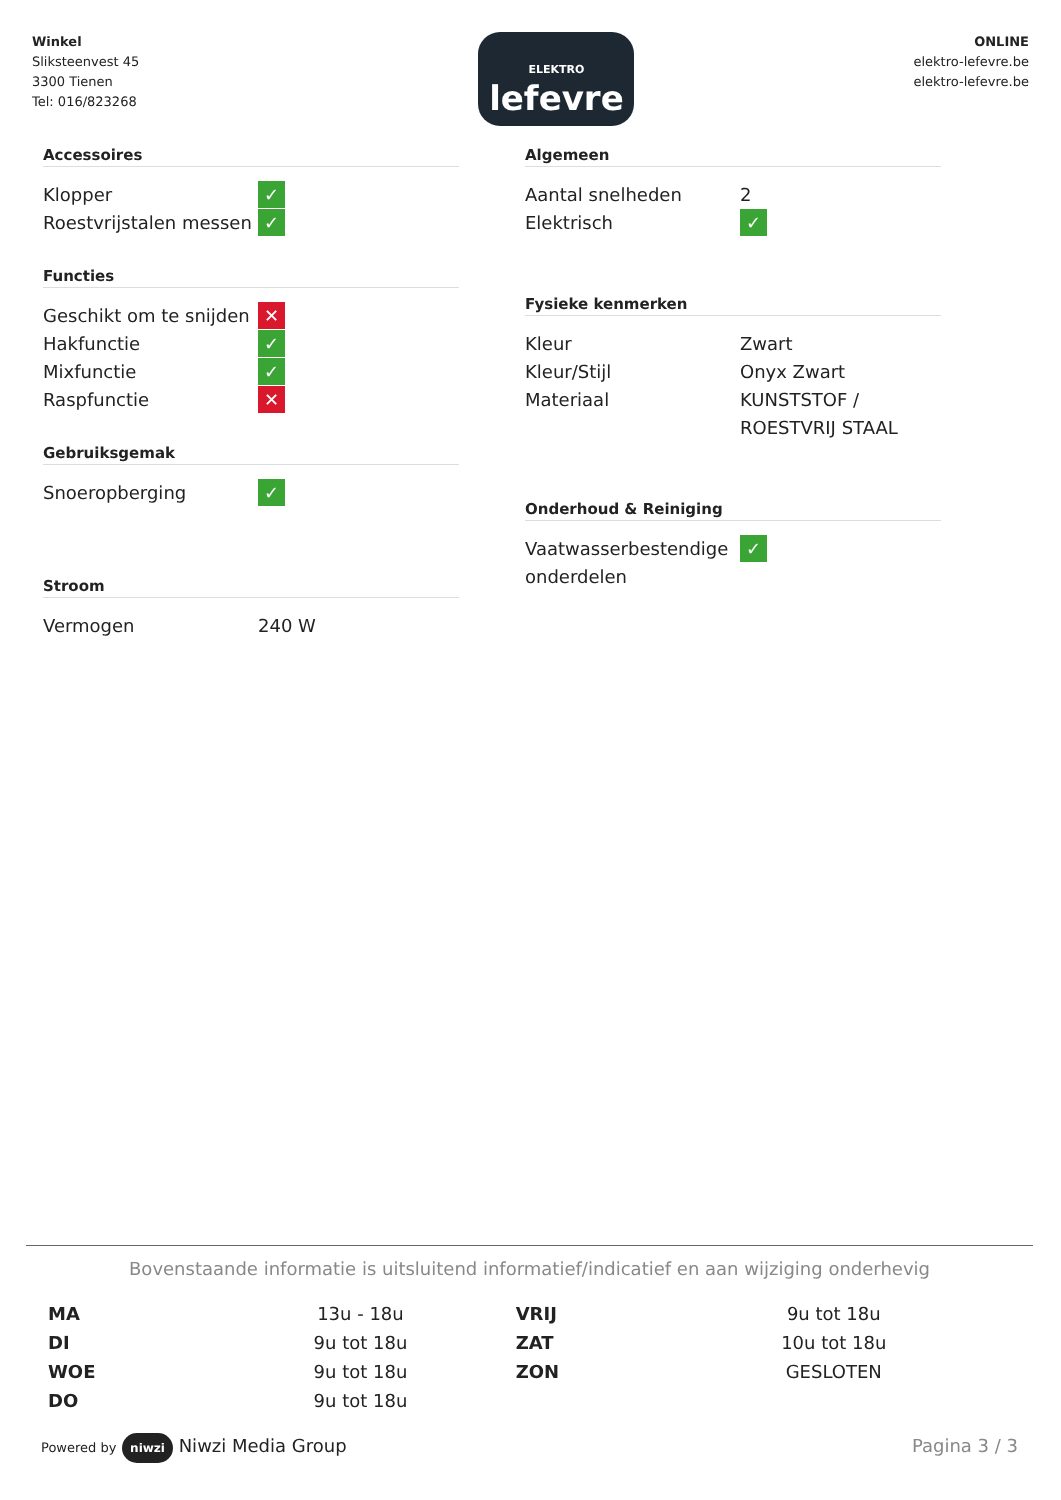Winkel
Sliksteenvest 45
3300 Tienen
Tel: 016/823268
ELEKTRO
lefevre
ONLINE
elektro-lefevre.be
elektro-lefevre.be
Accessoires
| Klopper | ✓ |
| Roestvrijstalen messen | ✓ |
Functies
| Geschikt om te snijden | ✕ |
| Hakfunctie | ✓ |
| Mixfunctie | ✓ |
| Raspfunctie | ✕ |
Gebruiksgemak
| Snoeropberging | ✓ |
Stroom
| Vermogen | 240 W |
Algemeen
| Aantal snelheden | 2 |
| Elektrisch | ✓ |
Fysieke kenmerken
| Kleur | Zwart |
| Kleur/Stijl | Onyx Zwart |
| Materiaal | KUNSTSTOF / ROESTVRIJ STAAL |
Onderhoud & Reiniging
| Vaatwasserbestendige onderdelen | ✓ |
Bovenstaande informatie is uitsluitend informatief/indicatief en aan wijziging onderhevig
| MA | 13u - 18u | VRIJ | 9u tot 18u |
| DI | 9u tot 18u | ZAT | 10u tot 18u |
| WOE | 9u tot 18u | ZON | GESLOTEN |
| DO | 9u tot 18u | | |
Powered by niwzi Niwzi Media Group
Pagina 3 / 3